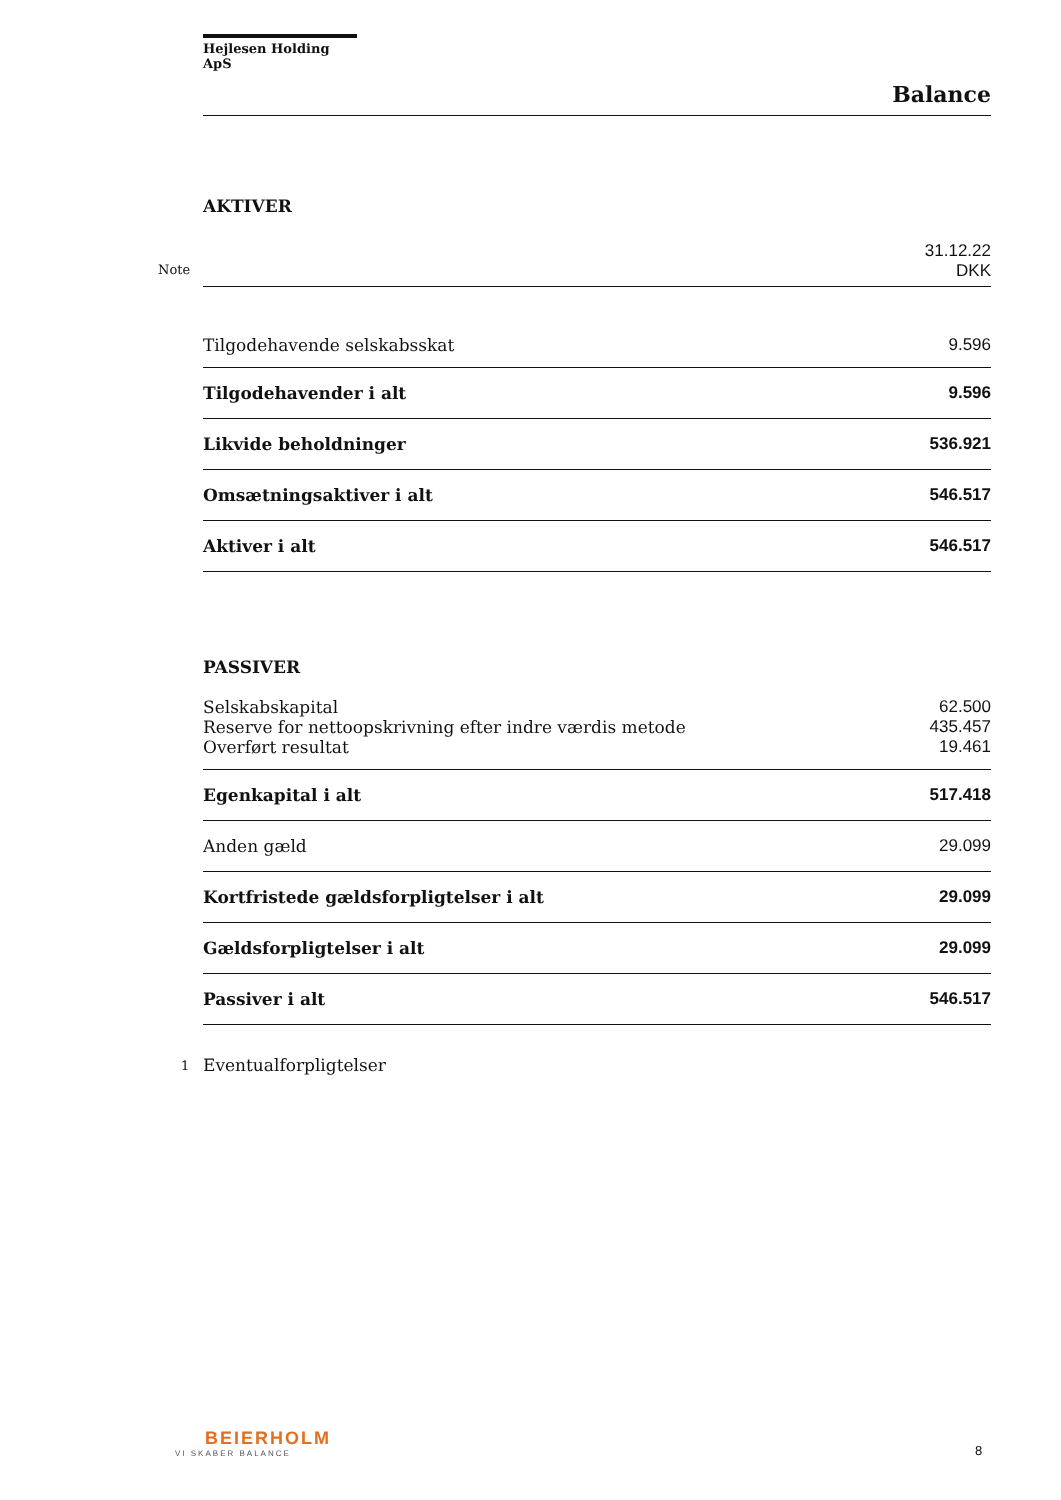Hejlesen Holding ApS
Balance
AKTIVER
| Note | 31.12.22 DKK |
| Tilgodehavende selskabsskat | 9.596 |
| Tilgodehavender i alt | 9.596 |
| Likvide beholdninger | 536.921 |
| Omsætningsaktiver i alt | 546.517 |
| Aktiver i alt | 546.517 |
PASSIVER
| Selskabskapital | 62.500 |
| Reserve for nettoopskrivning efter indre værdis metode | 435.457 |
| Overført resultat | 19.461 |
| Egenkapital i alt | 517.418 |
| Anden gæld | 29.099 |
| Kortfristede gældsforpligtelser i alt | 29.099 |
| Gældsforpligtelser i alt | 29.099 |
| Passiver i alt | 546.517 |
1 Eventualforpligtelser
BEIERHOLM
VI SKABER BALANCE
8